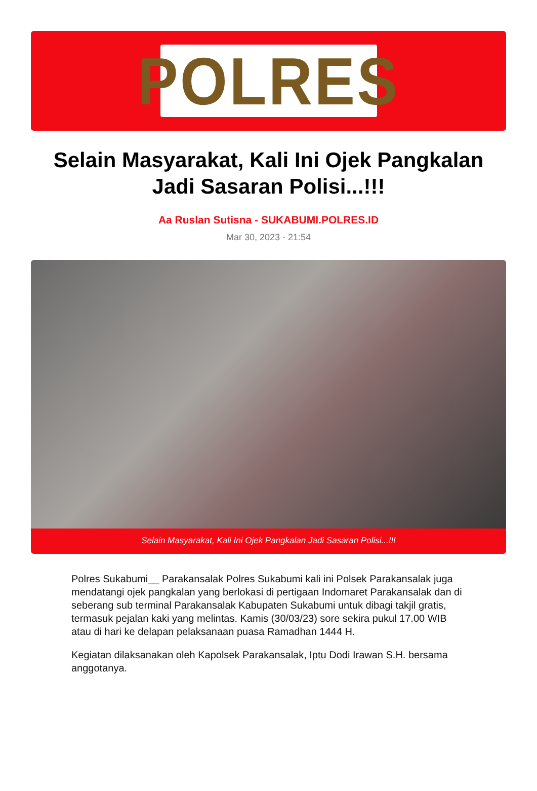POLRES
Selain Masyarakat, Kali Ini Ojek Pangkalan Jadi Sasaran Polisi...!!!
Aa Ruslan Sutisna - SUKABUMI.POLRES.ID
Mar 30, 2023 - 21:54
Selain Masyarakat, Kali Ini Ojek Pangkalan Jadi Sasaran Polisi...!!!
Polres Sukabumi__ Parakansalak Polres Sukabumi kali ini Polsek Parakansalak juga mendatangi ojek pangkalan yang berlokasi di pertigaan Indomaret Parakansalak dan di seberang sub terminal Parakansalak Kabupaten Sukabumi untuk dibagi takjil gratis, termasuk pejalan kaki yang melintas. Kamis (30/03/23) sore sekira pukul 17.00 WIB atau di hari ke delapan pelaksanaan puasa Ramadhan 1444 H.
Kegiatan dilaksanakan oleh Kapolsek Parakansalak, Iptu Dodi Irawan S.H. bersama anggotanya.